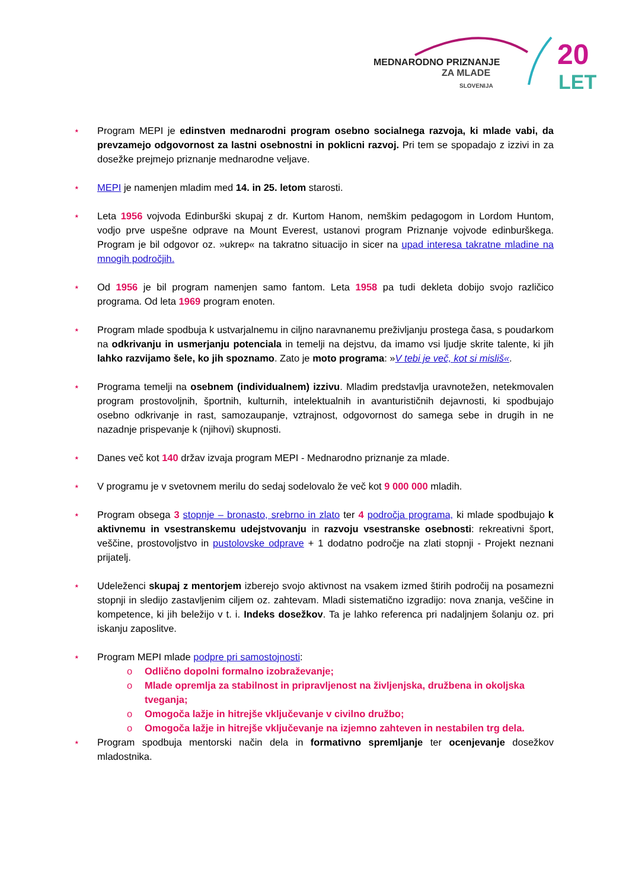MEDNARODNO PRIZNANJE
ZA MLADE
SLOVENIJA
20
LET
⋆ Program MEPI je edinstven mednarodni program osebno socialnega razvoja, ki mlade vabi, da prevzamejo odgovornost za lastni osebnostni in poklicni razvoj. Pri tem se spopadajo z izzivi in za dosežke prejmejo priznanje mednarodne veljave.
⋆ MEPI je namenjen mladim med 14. in 25. letom starosti.
⋆ Leta 1956 vojvoda Edinburški skupaj z dr. Kurtom Hanom, nemškim pedagogom in Lordom Huntom, vodjo prve uspešne odprave na Mount Everest, ustanovi program Priznanje vojvode edinburškega. Program je bil odgovor oz. »ukrep« na takratno situacijo in sicer na upad interesa takratne mladine na mnogih področjih.
⋆ Od 1956 je bil program namenjen samo fantom. Leta 1958 pa tudi dekleta dobijo svojo različico programa. Od leta 1969 program enoten.
⋆ Program mlade spodbuja k ustvarjalnemu in ciljno naravnanemu preživljanju prostega časa, s poudarkom na odkrivanju in usmerjanju potenciala in temelji na dejstvu, da imamo vsi ljudje skrite talente, ki jih lahko razvijamo šele, ko jih spoznamo. Zato je moto programa: »V tebi je več, kot si misliš«.
⋆ Programa temelji na osebnem (individualnem) izzivu. Mladim predstavlja uravnotežen, netekmovalen program prostovoljnih, športnih, kulturnih, intelektualnih in avanturističnih dejavnosti, ki spodbujajo osebno odkrivanje in rast, samozaupanje, vztrajnost, odgovornost do samega sebe in drugih in ne nazadnje prispevanje k (njihovi) skupnosti.
⋆ Danes več kot 140 držav izvaja program MEPI - Mednarodno priznanje za mlade.
⋆ V programu je v svetovnem merilu do sedaj sodelovalo že več kot 9 000 000 mladih.
⋆ Program obsega 3 stopnje – bronasto, srebrno in zlato ter 4 področja programa, ki mlade spodbujajo k aktivnemu in vsestranskemu udejstvovanju in razvoju vsestranske osebnosti: rekreativni šport, veščine, prostovoljstvo in pustolovske odprave + 1 dodatno področje na zlati stopnji - Projekt neznani prijatelj.
⋆ Udeleženci skupaj z mentorjem izberejo svojo aktivnost na vsakem izmed štirih področij na posamezni stopnji in sledijo zastavljenim ciljem oz. zahtevam. Mladi sistematično izgradijo: nova znanja, veščine in kompetence, ki jih beležijo v t. i. Indeks dosežkov. Ta je lahko referenca pri nadaljnjem šolanju oz. pri iskanju zaposlitve.
⋆ Program MEPI mlade podpre pri samostojnosti:
o Odlično dopolni formalno izobraževanje;
o Mlade opremlja za stabilnost in pripravljenost na življenjska, družbena in okoljska tveganja;
o Omogoča lažje in hitrejše vključevanje v civilno družbo;
o Omogoča lažje in hitrejše vključevanje na izjemno zahteven in nestabilen trg dela.
⋆ Program spodbuja mentorski način dela in formativno spremljanje ter ocenjevanje dosežkov mladostnika.